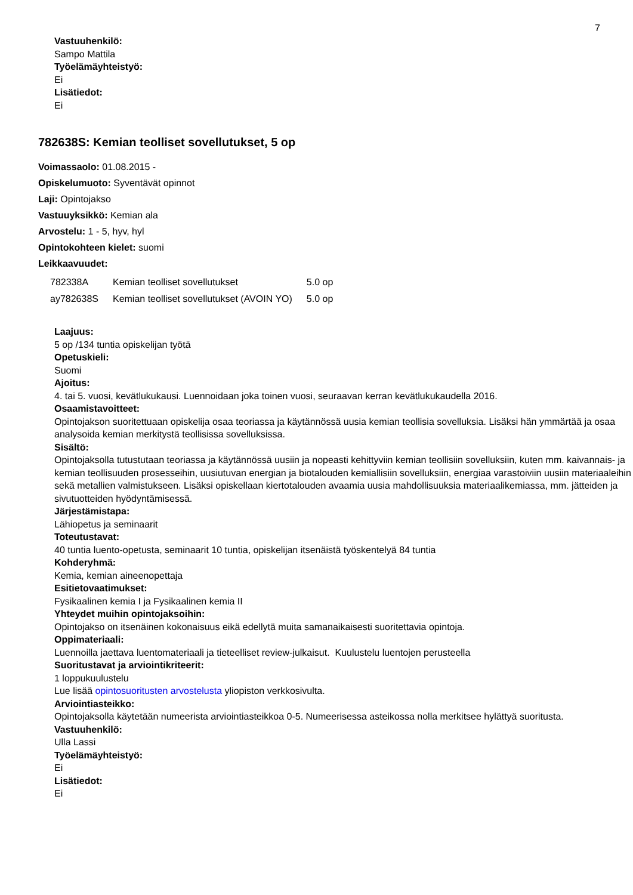7
Vastuuhenkilö:
Sampo Mattila
Työelämäyhteistyö:
Ei
Lisätiedot:
Ei
782638S: Kemian teolliset sovellutukset, 5 op
Voimassaolo: 01.08.2015 -
Opiskelumuoto: Syventävät opinnot
Laji: Opintojakso
Vastuuyksikkö: Kemian ala
Arvostelu: 1 - 5, hyv, hyl
Opintokohteen kielet: suomi
Leikkaavuudet:
| 782338A | Kemian teolliset sovellutukset | 5.0 op |
| ay782638S | Kemian teolliset sovellutukset (AVOIN YO) | 5.0 op |
Laajuus:
5 op /134 tuntia opiskelijan työtä
Opetuskieli:
Suomi
Ajoitus:
4. tai 5. vuosi, kevätlukukausi. Luennoidaan joka toinen vuosi, seuraavan kerran kevätlukukaudella 2016.
Osaamistavoitteet:
Opintojakson suoritettuaan opiskelija osaa teoriassa ja käytännössä uusia kemian teollisia sovelluksia. Lisäksi hän ymmärtää ja osaa analysoida kemian merkitystä teollisissa sovelluksissa.
Sisältö:
Opintojaksolla tutustutaan teoriassa ja käytännössä uusiin ja nopeasti kehittyviin kemian teollisiin sovelluksiin, kuten mm. kaivannais- ja kemian teollisuuden prosesseihin, uusiutuvan energian ja biotalouden kemiallisiin sovelluksiin, energiaa varastoiviin uusiin materiaaleihin sekä metallien valmistukseen. Lisäksi opiskellaan kiertotalouden avaamia uusia mahdollisuuksia materiaalikemiassa, mm. jätteiden ja sivutuotteiden hyödyntämisessä.
Järjestämistapa:
Lähiopetus ja seminaarit
Toteutustavat:
40 tuntia luento-opetusta, seminaarit 10 tuntia, opiskelijan itsenäistä työskentelyä 84 tuntia
Kohderyhmä:
Kemia, kemian aineenopettaja
Esitietovaatimukset:
Fysikaalinen kemia I ja Fysikaalinen kemia II
Yhteydet muihin opintojaksoihin:
Opintojakso on itsenäinen kokonaisuus eikä edellytä muita samanaikaisesti suoritettavia opintoja.
Oppimateriaali:
Luennoilla jaettava luentomateriaali ja tieteelliset review-julkaisut. Kuulustelu luentojen perusteella
Suoritustavat ja arviointikriteerit:
1 loppukuulustelu
Lue lisää opintosuoritusten arvostelusta yliopiston verkkosivulta.
Arviointiasteikko:
Opintojaksolla käytetään numeerista arviointiasteikkoa 0-5. Numeerisessa asteikossa nolla merkitsee hylättyä suoritusta.
Vastuuhenkilö:
Ulla Lassi
Työelämäyhteistyö:
Ei
Lisätiedot:
Ei